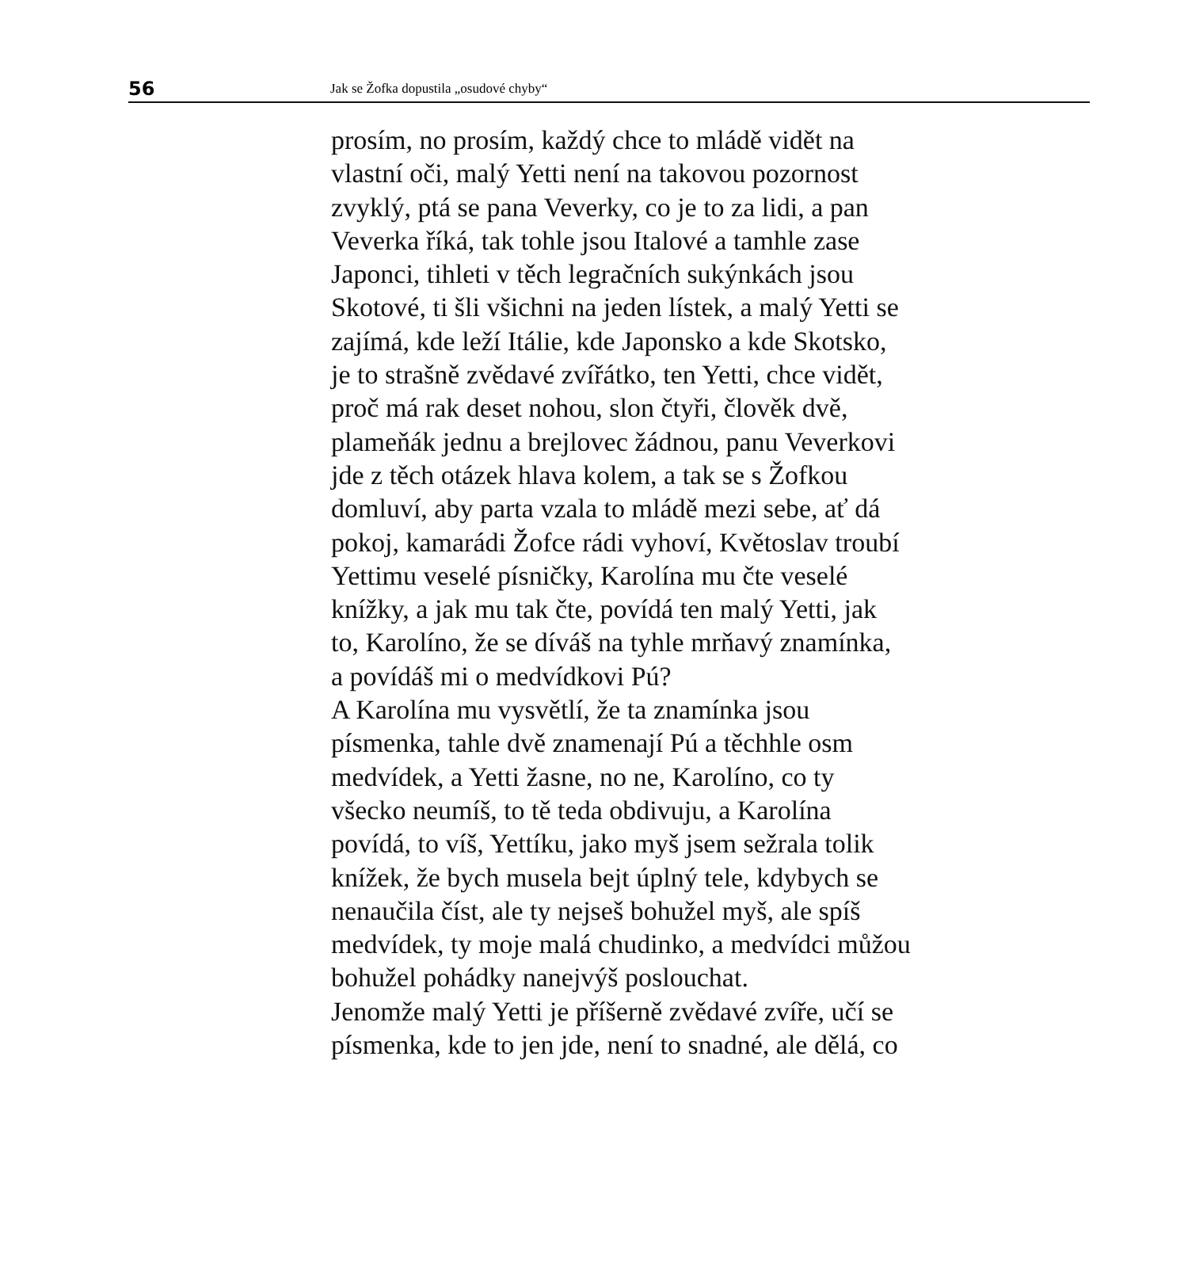56 Jak se Žofka dopustila „osudové chyby“
prosím, no prosím, každý chce to mládě vidět na
vlastní oči, malý Yetti není na takovou pozornost
zvyklý, ptá se pana Veverky, co je to za lidi, a pan
Veverka říká, tak tohle jsou Italové a tamhle zase
Japonci, tihleti v těch legračních sukýnkách jsou
Skotové, ti šli všichni na jeden lístek, a malý Yetti se
zajímá, kde leží Itálie, kde Japonsko a kde Skotsko,
je to strašně zvědavé zvířátko, ten Yetti, chce vidět,
proč má rak deset nohou, slon čtyři, člověk dvě,
plameňák jednu a brejlovec žádnou, panu Veverkovi
jde z těch otázek hlava kolem, a tak se s Žofkou
domluví, aby parta vzala to mládě mezi sebe, ať dá
pokoj, kamarádi Žofce rádi vyhoví, Květoslav troubí
Yettimu veselé písničky, Karolína mu čte veselé
knížky, a jak mu tak čte, povídá ten malý Yetti, jak
to, Karolíno, že se díváš na tyhle mrňavý znamínka,
a povídáš mi o medvídkovi Pú?
A Karolína mu vysvětlí, že ta znamínka jsou
písmenka, tahle dvě znamenají Pú a těchhle osm
medvídek, a Yetti žasne, no ne, Karolíno, co ty
všecko neumíš, to tě teda obdivuju, a Karolína
povídá, to víš, Yettíku, jako myš jsem sežrala tolik
knížek, že bych musela bejt úplný tele, kdybych se
nenaučila číst, ale ty nejseš bohužel myš, ale spíš
medvídek, ty moje malá chudinko, a medvídci můžou
bohužel pohádky nanejvýš poslouchat.
Jenomže malý Yetti je příšerně zvědavé zvíře, učí se
písmenka, kde to jen jde, není to snadné, ale dělá, co